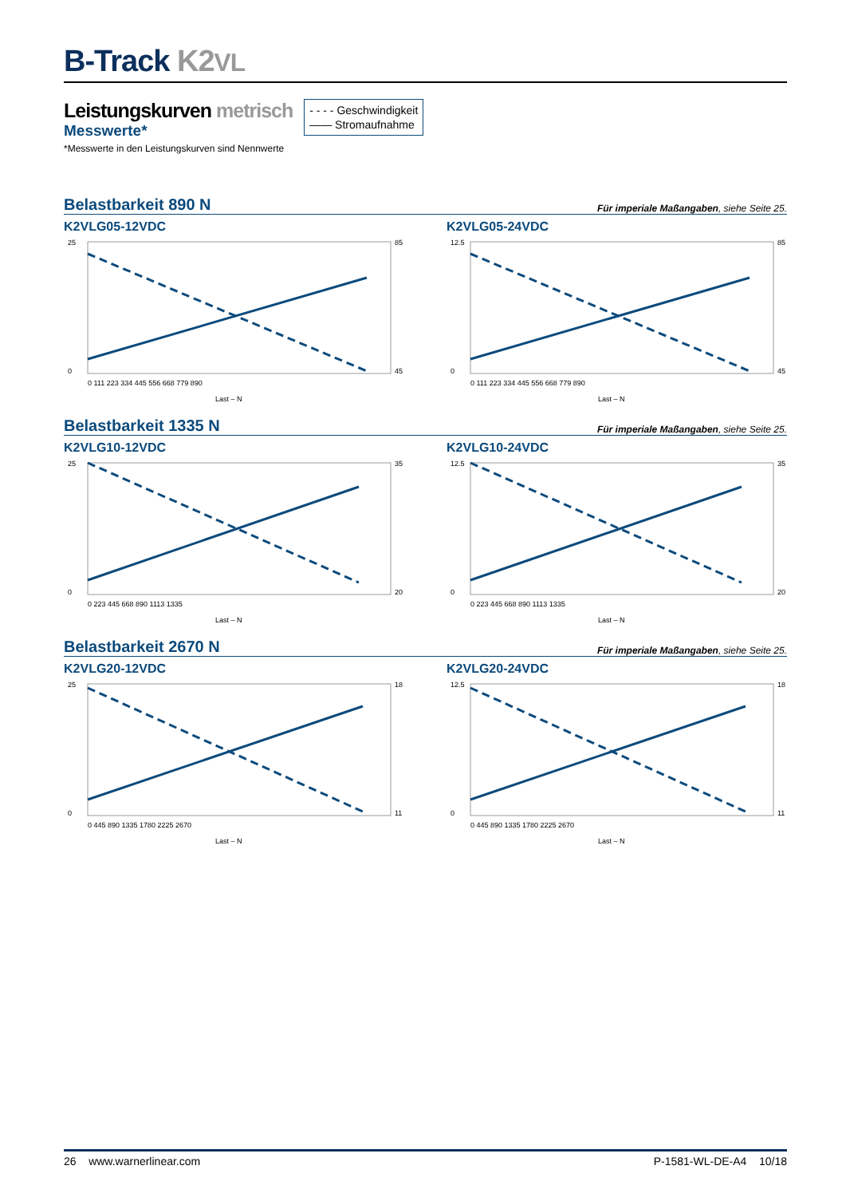B-Track K2VL
Leistungskurven metrisch
Messwerte*
*Messwerte in den Leistungskurven sind Nennwerte
- - - - Geschwindigkeit
—— Stromaufnahme
Belastbarkeit 890 N Für imperiale Maßangaben, siehe Seite 25.
K2VLG05-12VDC
25
0
85
45
0 111 223 334 445 556 668 779 890
Last – N
K2VLG05-24VDC
12.5
0
85
45
0 111 223 334 445 556 668 779 890
Last – N
Belastbarkeit 1335 N Für imperiale Maßangaben, siehe Seite 25.
K2VLG10-12VDC
25
0
35
20
0 223 445 668 890 1113 1335
Last – N
K2VLG10-24VDC
12.5
0
35
20
0 223 445 668 890 1113 1335
Last – N
Belastbarkeit 2670 N Für imperiale Maßangaben, siehe Seite 25.
K2VLG20-12VDC
25
0
18
11
0 445 890 1335 1780 2225 2670
Last – N
K2VLG20-24VDC
12.5
0
18
11
0 445 890 1335 1780 2225 2670
Last – N
26 www.warnerlinear.com P-1581-WL-DE-A4 10/18